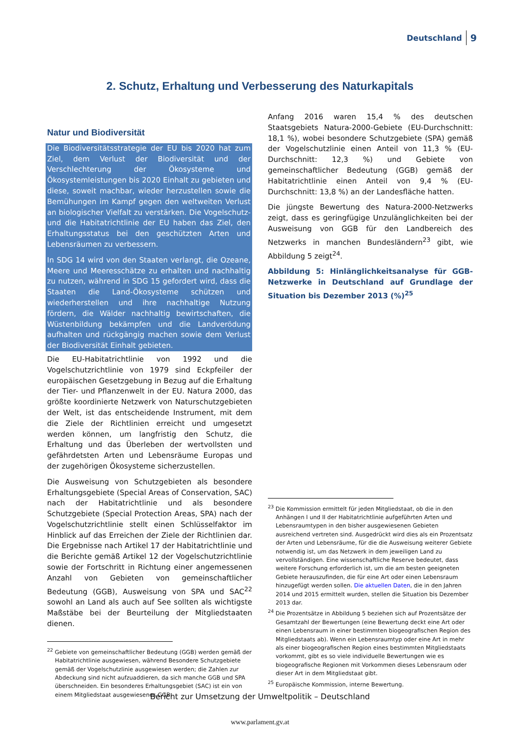Deutschland 9
2. Schutz, Erhaltung und Verbesserung des Naturkapitals
Natur und Biodiversität
Die Biodiversitätsstrategie der EU bis 2020 hat zum Ziel, dem Verlust der Biodiversität und der Verschlechterung der Ökosysteme und Ökosystemleistungen bis 2020 Einhalt zu gebieten und diese, soweit machbar, wieder herzustellen sowie die Bemühungen im Kampf gegen den weltweiten Verlust an biologischer Vielfalt zu verstärken. Die Vogelschutz- und die Habitatrichtlinie der EU haben das Ziel, den Erhaltungsstatus bei den geschützten Arten und Lebensräumen zu verbessern.
In SDG 14 wird von den Staaten verlangt, die Ozeane, Meere und Meeresschätze zu erhalten und nachhaltig zu nutzen, während in SDG 15 gefordert wird, dass die Staaten die Land-Ökosysteme schützen und wiederherstellen und ihre nachhaltige Nutzung fördern, die Wälder nachhaltig bewirtschaften, die Wüstenbildung bekämpfen und die Landverödung aufhalten und rückgängig machen sowie dem Verlust der Biodiversität Einhalt gebieten.
Die EU-Habitatrichtlinie von 1992 und die Vogelschutzrichtlinie von 1979 sind Eckpfeiler der europäischen Gesetzgebung in Bezug auf die Erhaltung der Tier- und Pflanzenwelt in der EU. Natura 2000, das größte koordinierte Netzwerk von Naturschutzgebieten der Welt, ist das entscheidende Instrument, mit dem die Ziele der Richtlinien erreicht und umgesetzt werden können, um langfristig den Schutz, die Erhaltung und das Überleben der wertvollsten und gefährdetsten Arten und Lebensräume Europas und der zugehörigen Ökosysteme sicherzustellen.
Die Ausweisung von Schutzgebieten als besondere Erhaltungsgebiete (Special Areas of Conservation, SAC) nach der Habitatrichtlinie und als besondere Schutzgebiete (Special Protection Areas, SPA) nach der Vogelschutzrichtlinie stellt einen Schlüsselfaktor im Hinblick auf das Erreichen der Ziele der Richtlinien dar. Die Ergebnisse nach Artikel 17 der Habitatrichtlinie und die Berichte gemäß Artikel 12 der Vogelschutzrichtlinie sowie der Fortschritt in Richtung einer angemessenen Anzahl von Gebieten von gemeinschaftlicher Bedeutung (GGB), Ausweisung von SPA und SAC<sup>22</sup> sowohl an Land als auch auf See sollten als wichtigste Maßstäbe bei der Beurteilung der Mitgliedstaaten dienen.
<sup>22</sup> Gebiete von gemeinschaftlicher Bedeutung (GGB) werden gemäß der Habitatrichtlinie ausgewiesen, während Besondere Schutzgebiete gemäß der Vogelschutzlinie ausgewiesen werden; die Zahlen zur Abdeckung sind nicht aufzuaddieren, da sich manche GGB und SPA überschneiden. Ein besonderes Erhaltungsgebiet (SAC) ist ein von einem Mitgliedstaat ausgewiesenes GGB.
Anfang 2016 waren 15,4 % des deutschen Staatsgebiets Natura-2000-Gebiete (EU-Durchschnitt: 18,1 %), wobei besondere Schutzgebiete (SPA) gemäß der Vogelschutzlinie einen Anteil von 11,3 % (EU-Durchschnitt: 12,3 %) und Gebiete von gemeinschaftlicher Bedeutung (GGB) gemäß der Habitatrichtlinie einen Anteil von 9,4 % (EU-Durchschnitt: 13,8 %) an der Landesfläche hatten.
Die jüngste Bewertung des Natura-2000-Netzwerks zeigt, dass es geringfügige Unzulänglichkeiten bei der Ausweisung von GGB für den Landbereich des Netzwerks in manchen Bundesländern<sup>23</sup> gibt, wie Abbildung 5 zeigt<sup>24</sup>.
Abbildung 5: Hinlänglichkeitsanalyse für GGB-Netzwerke in Deutschland auf Grundlage der Situation bis Dezember 2013 (%)<sup>25</sup>
<sup>23</sup> Die Kommission ermittelt für jeden Mitgliedstaat, ob die in den Anhängen I und II der Habitatrichtlinie aufgeführten Arten und Lebensraumtypen in den bisher ausgewiesenen Gebieten ausreichend vertreten sind. Ausgedrückt wird dies als ein Prozentsatz der Arten und Lebensräume, für die die Ausweisung weiterer Gebiete notwendig ist, um das Netzwerk in dem jeweiligen Land zu vervollständigen. Eine wissenschaftliche Reserve bedeutet, dass weitere Forschung erforderlich ist, um die am besten geeigneten Gebiete herauszufinden, die für eine Art oder einen Lebensraum hinzugefügt werden sollen. Die aktuellen Daten, die in den Jahren 2014 und 2015 ermittelt wurden, stellen die Situation bis Dezember 2013 dar.
<sup>24</sup> Die Prozentsätze in Abbildung 5 beziehen sich auf Prozentsätze der Gesamtzahl der Bewertungen (eine Bewertung deckt eine Art oder einen Lebensraum in einer bestimmten biogeografischen Region des Mitgliedstaats ab). Wenn ein Lebensraumtyp oder eine Art in mehr als einer biogeografischen Region eines bestimmten Mitgliedstaats vorkommt, gibt es so viele individuelle Bewertungen wie es biogeografische Regionen mit Vorkommen dieses Lebensraum oder dieser Art in dem Mitgliedstaat gibt.
<sup>25</sup> Europäische Kommission, interne Bewertung.
Bericht zur Umsetzung der Umweltpolitik – Deutschland
www.parlament.gv.at